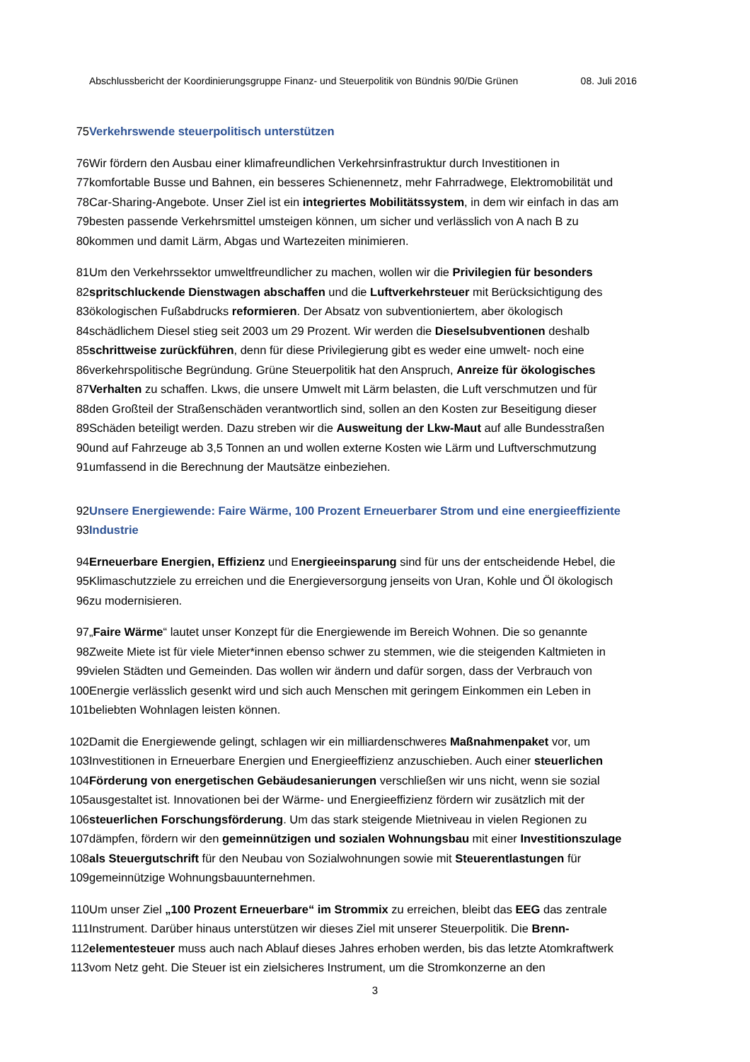Abschlussbericht der Koordinierungsgruppe Finanz- und Steuerpolitik von Bündnis 90/Die Grünen 08. Juli 2016
75 Verkehrswende steuerpolitisch unterstützen
76 Wir fördern den Ausbau einer klimafreundlichen Verkehrsinfrastruktur durch Investitionen in
77 komfortable Busse und Bahnen, ein besseres Schienennetz, mehr Fahrradwege, Elektromobilität und
78 Car-Sharing-Angebote. Unser Ziel ist ein integriertes Mobilitätssystem, in dem wir einfach in das am
79 besten passende Verkehrsmittel umsteigen können, um sicher und verlässlich von A nach B zu
80 kommen und damit Lärm, Abgas und Wartezeiten minimieren.
81 Um den Verkehrssektor umweltfreundlicher zu machen, wollen wir die Privilegien für besonders
82 spritschluckende Dienstwagen abschaffen und die Luftverkehrsteuer mit Berücksichtigung des
83 ökologischen Fußabdrucks reformieren. Der Absatz von subventioniertem, aber ökologisch
84 schädlichem Diesel stieg seit 2003 um 29 Prozent. Wir werden die Dieselsubventionen deshalb
85 schrittweise zurückführen, denn für diese Privilegierung gibt es weder eine umwelt- noch eine
86 verkehrspolitische Begründung. Grüne Steuerpolitik hat den Anspruch, Anreize für ökologisches
87 Verhalten zu schaffen. Lkws, die unsere Umwelt mit Lärm belasten, die Luft verschmutzen und für
88 den Großteil der Straßenschäden verantwortlich sind, sollen an den Kosten zur Beseitigung dieser
89 Schäden beteiligt werden. Dazu streben wir die Ausweitung der Lkw-Maut auf alle Bundesstraßen
90 und auf Fahrzeuge ab 3,5 Tonnen an und wollen externe Kosten wie Lärm und Luftverschmutzung
91 umfassend in die Berechnung der Mautsätze einbeziehen.
92 Unsere Energiewende: Faire Wärme, 100 Prozent Erneuerbarer Strom und eine energieeffiziente
93 Industrie
94 Erneuerbare Energien, Effizienz und E nergieeinsparung sind für uns der entscheidende Hebel, die
95 Klimaschutzziele zu erreichen und die Energieversorgung jenseits von Uran, Kohle und Öl ökologisch
96 zu modernisieren.
97 „ Faire Wärme “ lautet unser Konzept für die Energiewende im Bereich Wohnen. Die so genannte
98 Zweite Miete ist für viele Mieter*innen ebenso schwer zu stemmen, wie die steigenden Kaltmieten in
99 vielen Städten und Gemeinden. Das wollen wir ändern und dafür sorgen, dass der Verbrauch von
100 Energie verlässlich gesenkt wird und sich auch Menschen mit geringem Einkommen ein Leben in
101 beliebten Wohnlagen leisten können.
102 Damit die Energiewende gelingt, schlagen wir ein milliardenschweres Maßnahmenpaket vor, um
103 Investitionen in Erneuerbare Energien und Energieeffizienz anzuschieben. Auch einer steuerlichen
104 Förderung von energetischen Gebäudesanierungen verschließen wir uns nicht, wenn sie sozial
105 ausgestaltet ist. Innovationen bei der Wärme- und Energieeffizienz fördern wir zusätzlich mit der
106 steuerlichen Forschungsförderung. Um das stark steigende Mietniveau in vielen Regionen zu
107 dämpfen, fördern wir den gemeinnützigen und sozialen Wohnungsbau mit einer Investitionszulage
108 als Steuergutschrift für den Neubau von Sozialwohnungen sowie mit Steuerentlastungen für
109 gemeinnützige Wohnungsbauunternehmen.
110 Um unser Ziel „100 Prozent Erneuerbare“ im Strommix zu erreichen, bleibt das EEG das zentrale
111 Instrument. Darüber hinaus unterstützen wir dieses Ziel mit unserer Steuerpolitik. Die Brenn-
112 elementesteuer muss auch nach Ablauf dieses Jahres erhoben werden, bis das letzte Atomkraftwerk
113 vom Netz geht. Die Steuer ist ein zielsicheres Instrument, um die Stromkonzerne an den
3